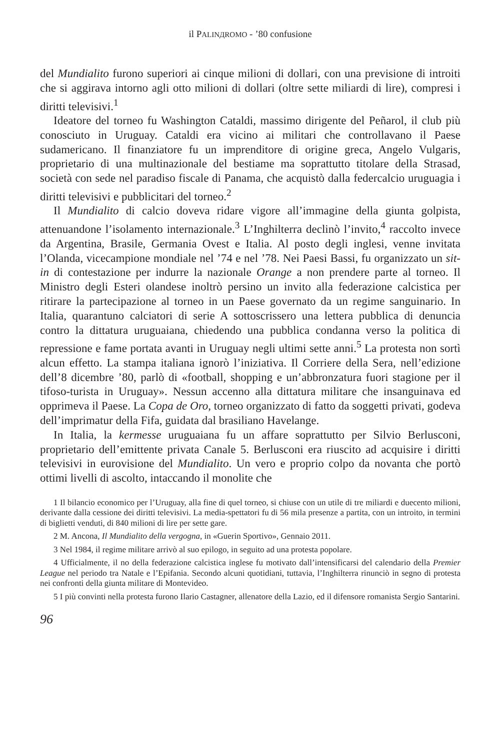il PALINДRОМО - ’80 confusione
del Mundialito furono superiori ai cinque milioni di dollari, con una previsione di introiti che si aggirava intorno agli otto milioni di dollari (oltre sette miliardi di lire), compresi i diritti televisivi.<sup>1</sup>
Ideatore del torneo fu Washington Cataldi, massimo dirigente del Peñarol, il club più conosciuto in Uruguay. Cataldi era vicino ai militari che controllavano il Paese sudamericano. Il finanziatore fu un imprenditore di origine greca, Angelo Vulgaris, proprietario di una multinazionale del bestiame ma soprattutto titolare della Strasad, società con sede nel paradiso fiscale di Panama, che acquistò dalla federcalcio uruguagia i diritti televisivi e pubblicitari del torneo.<sup>2</sup>
Il Mundialito di calcio doveva ridare vigore all’immagine della giunta golpista, attenuandone l’isolamento internazionale.<sup>3</sup> L’Inghilterra declinò l’invito,<sup>4</sup> raccolto invece da Argentina, Brasile, Germania Ovest e Italia. Al posto degli inglesi, venne invitata l’Olanda, vicecampione mondiale nel ’74 e nel ’78. Nei Paesi Bassi, fu organizzato un sit-in di contestazione per indurre la nazionale Orange a non prendere parte al torneo. Il Ministro degli Esteri olandese inoltrò persino un invito alla federazione calcistica per ritirare la partecipazione al torneo in un Paese governato da un regime sanguinario. In Italia, quarantuno calciatori di serie A sottoscrissero una lettera pubblica di denuncia contro la dittatura uruguaiana, chiedendo una pubblica condanna verso la politica di repressione e fame portata avanti in Uruguay negli ultimi sette anni.<sup>5</sup> La protesta non sortì alcun effetto. La stampa italiana ignorò l’iniziativa. Il Corriere della Sera, nell’edizione dell’8 dicembre ’80, parlò di «football, shopping e un’abbronzatura fuori stagione per il tifoso-turista in Uruguay». Nessun accenno alla dittatura militare che insanguinava ed opprimeva il Paese. La Copa de Oro, torneo organizzato di fatto da soggetti privati, godeva dell’imprimatur della Fifa, guidata dal brasiliano Havelange.
In Italia, la kermesse uruguaiana fu un affare soprattutto per Silvio Berlusconi, proprietario dell’emittente privata Canale 5. Berlusconi era riuscito ad acquisire i diritti televisivi in eurovisione del Mundialito. Un vero e proprio colpo da novanta che portò ottimi livelli di ascolto, intaccando il monolite che
1 Il bilancio economico per l’Uruguay, alla fine di quel torneo, si chiuse con un utile di tre miliardi e duecento milioni, derivante dalla cessione dei diritti televisivi. La media-spettatori fu di 56 mila presenze a partita, con un introito, in termini di biglietti venduti, di 840 milioni di lire per sette gare.
2 M. Ancona, Il Mundialito della vergogna, in «Guerin Sportivo», Gennaio 2011.
3 Nel 1984, il regime militare arrivò al suo epilogo, in seguito ad una protesta popolare.
4 Ufficialmente, il no della federazione calcistica inglese fu motivato dall’intensificarsi del calendario della Premier League nel periodo tra Natale e l’Epifania. Secondo alcuni quotidiani, tuttavia, l’Inghilterra rinunciò in segno di protesta nei confronti della giunta militare di Montevideo.
5 I più convinti nella protesta furono Ilario Castagner, allenatore della Lazio, ed il difensore romanista Sergio Santarini.
96